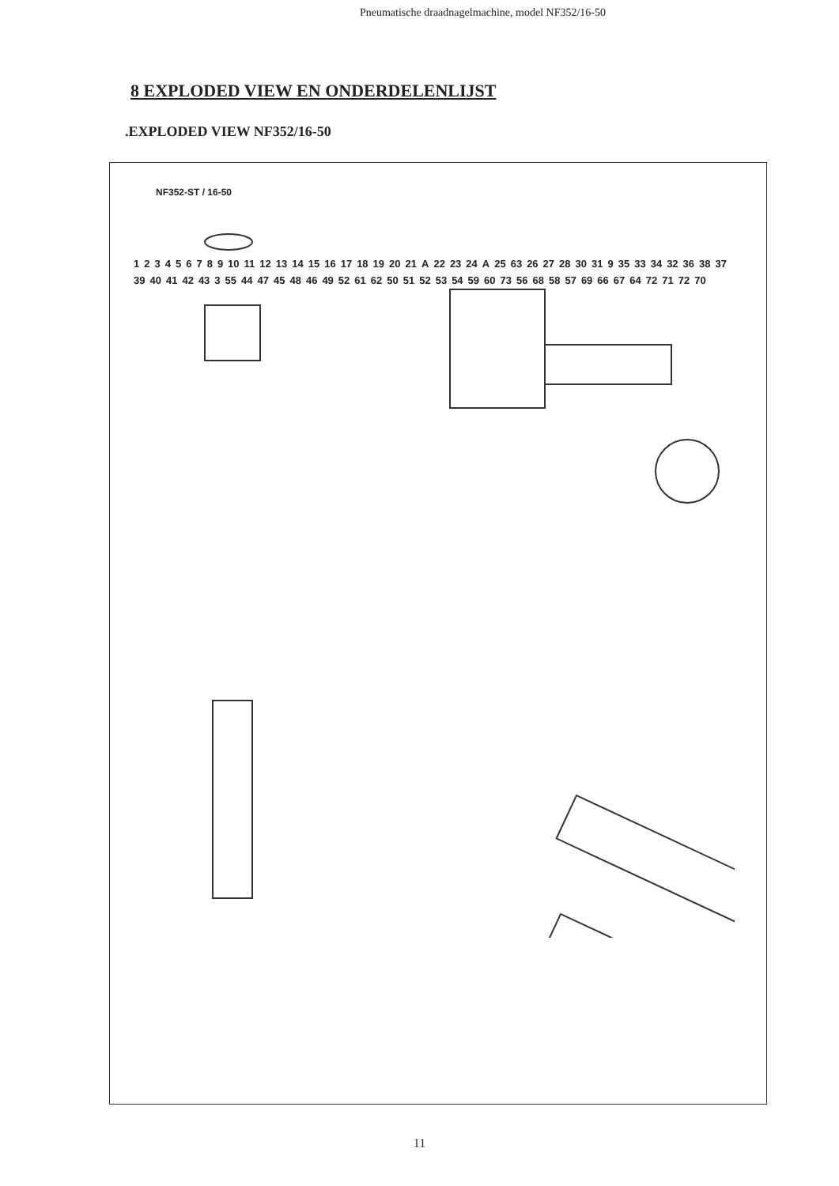Pneumatische draadnagelmachine, model NF352/16-50
8 EXPLODED VIEW EN ONDERDELENLIJST
.EXPLODED VIEW NF352/16-50
NF352-ST / 16-50
1 2 3 4 5 6 7 8 9 10 11 12 13 14 15 16 17 18 19 20 21 A 22 23 24 A 25 63 26 27 28 30 31 9 35 33 34 32 36 38 37 39 40 41 42 43 3 55 44 47 45 48 46 49 52 61 62 50 51 52 53 54 59 60 73 56 68 58 57 69 66 67 64 72 71 72 70
11